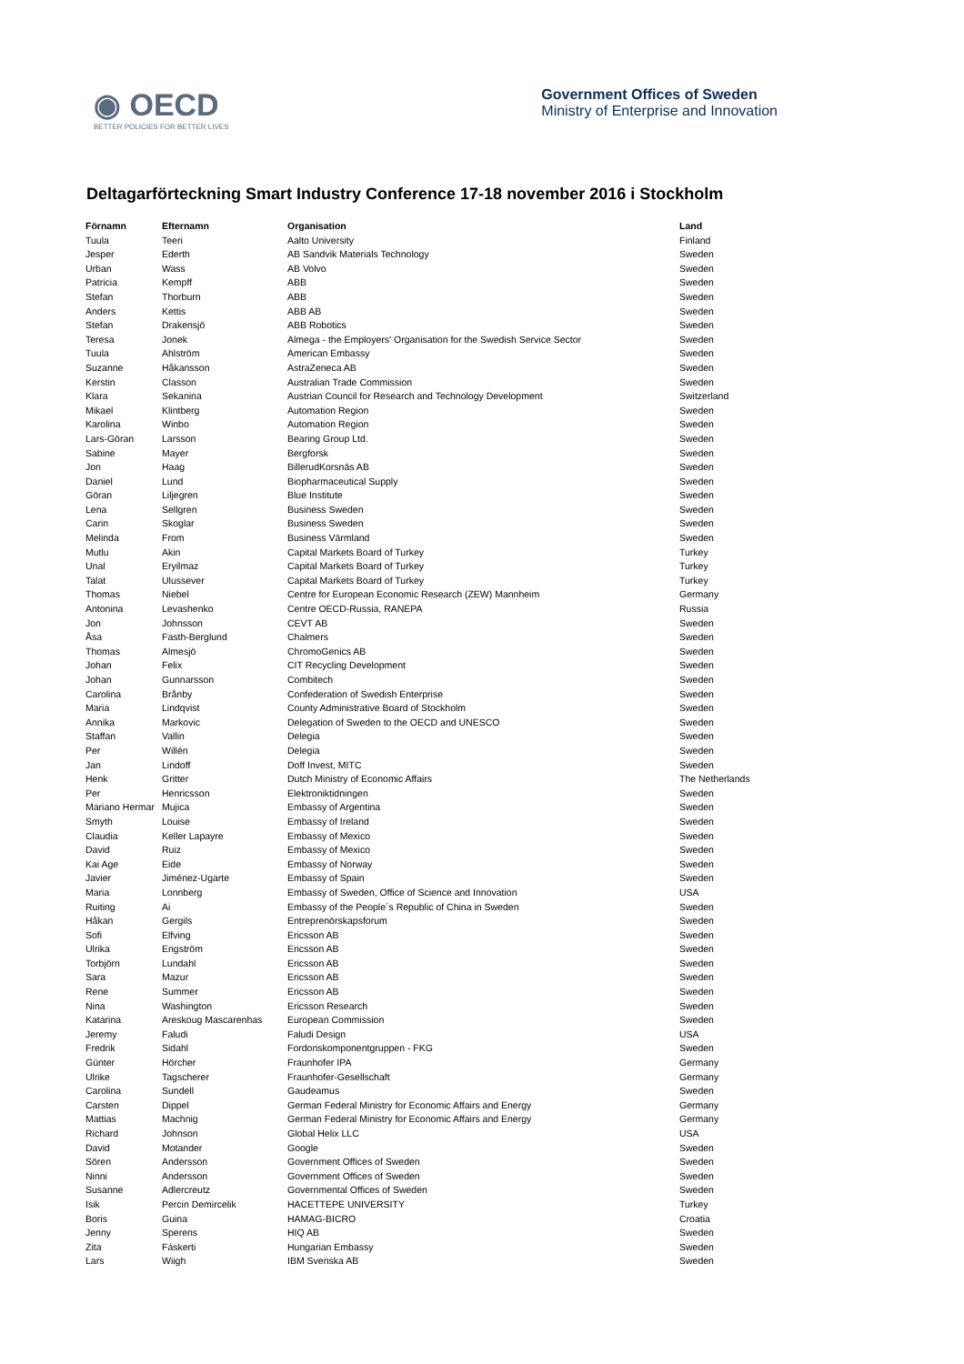◉ OECD
BETTER POLICIES FOR BETTER LIVES
Government Offices of Sweden
Ministry of Enterprise and Innovation
Deltagarförteckning Smart Industry Conference 17-18 november 2016 i Stockholm
| Förnamn | Efternamn | Organisation | Land |
| --- | --- | --- | --- |
| Tuula | Teeri | Aalto University | Finland |
| Jesper | Ederth | AB Sandvik Materials Technology | Sweden |
| Urban | Wass | AB Volvo | Sweden |
| Patricia | Kempff | ABB | Sweden |
| Stefan | Thorburn | ABB | Sweden |
| Anders | Kettis | ABB AB | Sweden |
| Stefan | Drakensjö | ABB Robotics | Sweden |
| Teresa | Jonek | Almega - the Employers' Organisation for the Swedish Service Sector | Sweden |
| Tuula | Ahlström | American Embassy | Sweden |
| Suzanne | Håkansson | AstraZeneca AB | Sweden |
| Kerstin | Classon | Australian Trade Commission | Sweden |
| Klara | Sekanina | Austrian Council for Research and Technology Development | Switzerland |
| Mikael | Klintberg | Automation Region | Sweden |
| Karolina | Winbo | Automation Region | Sweden |
| Lars-Göran | Larsson | Bearing Group Ltd. | Sweden |
| Sabine | Mayer | Bergforsk | Sweden |
| Jon | Haag | BillerudKorsnäs AB | Sweden |
| Daniel | Lund | Biopharmaceutical Supply | Sweden |
| Göran | Liljegren | Blue Institute | Sweden |
| Lena | Sellgren | Business Sweden | Sweden |
| Carin | Skoglar | Business Sweden | Sweden |
| Melinda | From | Business Värmland | Sweden |
| Mutlu | Akin | Capital Markets Board of Turkey | Turkey |
| Unal | Eryilmaz | Capital Markets Board of Turkey | Turkey |
| Talat | Ulussever | Capital Markets Board of Turkey | Turkey |
| Thomas | Niebel | Centre for European Economic Research (ZEW) Mannheim | Germany |
| Antonina | Levashenko | Centre OECD-Russia, RANEPA | Russia |
| Jon | Johnsson | CEVT AB | Sweden |
| Åsa | Fasth-Berglund | Chalmers | Sweden |
| Thomas | Almesjö | ChromoGenics AB | Sweden |
| Johan | Felix | CIT Recycling Development | Sweden |
| Johan | Gunnarsson | Combitech | Sweden |
| Carolina | Brånby | Confederation of Swedish Enterprise | Sweden |
| Maria | Lindqvist | County Administrative Board of Stockholm | Sweden |
| Annika | Markovic | Delegation of Sweden to the OECD and UNESCO | Sweden |
| Staffan | Vallin | Delegia | Sweden |
| Per | Willén | Delegia | Sweden |
| Jan | Lindoff | Doff Invest, MITC | Sweden |
| Henk | Gritter | Dutch Ministry of Economic Affairs | The Netherlands |
| Per | Henricsson | Elektroniktidningen | Sweden |
| Mariano Hermar | Mujica | Embassy of Argentina | Sweden |
| Smyth | Louise | Embassy of Ireland | Sweden |
| Claudia | Keller Lapayre | Embassy of Mexico | Sweden |
| David | Ruiz | Embassy of Mexico | Sweden |
| Kai Age | Eide | Embassy of Norway | Sweden |
| Javier | Jiménez-Ugarte | Embassy of Spain | Sweden |
| Maria | Lonnberg | Embassy of Sweden, Office of Science and Innovation | USA |
| Ruiting | Ai | Embassy of the People´s Republic of China in Sweden | Sweden |
| Håkan | Gergils | Entreprenörskapsforum | Sweden |
| Sofi | Elfving | Ericsson AB | Sweden |
| Ulrika | Engström | Ericsson AB | Sweden |
| Torbjörn | Lundahl | Ericsson AB | Sweden |
| Sara | Mazur | Ericsson AB | Sweden |
| Rene | Summer | Ericsson AB | Sweden |
| Nina | Washington | Ericsson Research | Sweden |
| Katarina | Areskoug Mascarenhas | European Commission | Sweden |
| Jeremy | Faludi | Faludi Design | USA |
| Fredrik | Sidahl | Fordonskomponentgruppen - FKG | Sweden |
| Günter | Hörcher | Fraunhofer IPA | Germany |
| Ulrike | Tagscherer | Fraunhofer-Gesellschaft | Germany |
| Carolina | Sundell | Gaudeamus | Sweden |
| Carsten | Dippel | German Federal Ministry for Economic Affairs and Energy | Germany |
| Mattias | Machnig | German Federal Ministry for Economic Affairs and Energy | Germany |
| Richard | Johnson | Global Helix LLC | USA |
| David | Motander | Google | Sweden |
| Sören | Andersson | Government Offices of Sweden | Sweden |
| Ninni | Andersson | Government Offices of Sweden | Sweden |
| Susanne | Adlercreutz | Governmental Offices of Sweden | Sweden |
| Isik | Percin Demircelik | HACETTEPE UNIVERSITY | Turkey |
| Boris | Guina | HAMAG-BICRO | Croatia |
| Jenny | Sperens | HIQ AB | Sweden |
| Zita | Fáskerti | Hungarian Embassy | Sweden |
| Lars | Wiigh | IBM Svenska AB | Sweden |